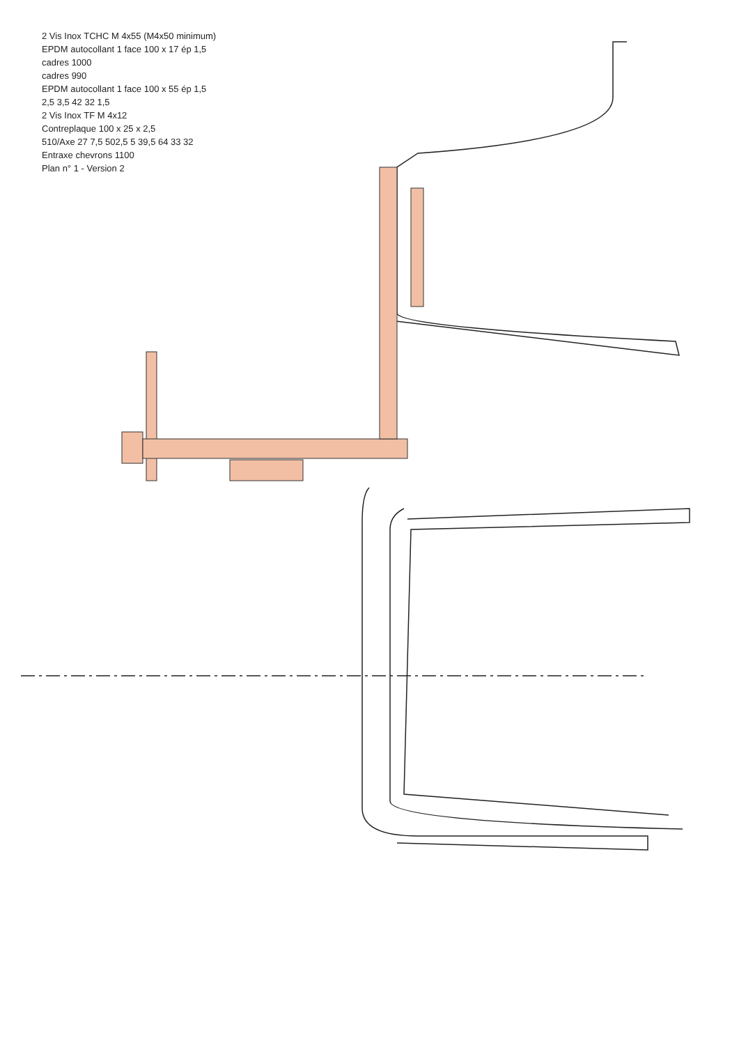2 Vis Inox TCHC M 4x55 (M4x50 minimum)
EPDM autocollant 1 face 100 x 17 ép 1,5
cadres 1000
cadres 990
EPDM autocollant 1 face 100 x 55 ép 1,5
2,5 3,5 42 32 1,5
2 Vis Inox TF M 4x12
Contreplaque 100 x 25 x 2,5
510/Axe 27 7,5 502,5 5 39,5 64 33 32
Entraxe chevrons 1100
Plan n° 1 - Version 2